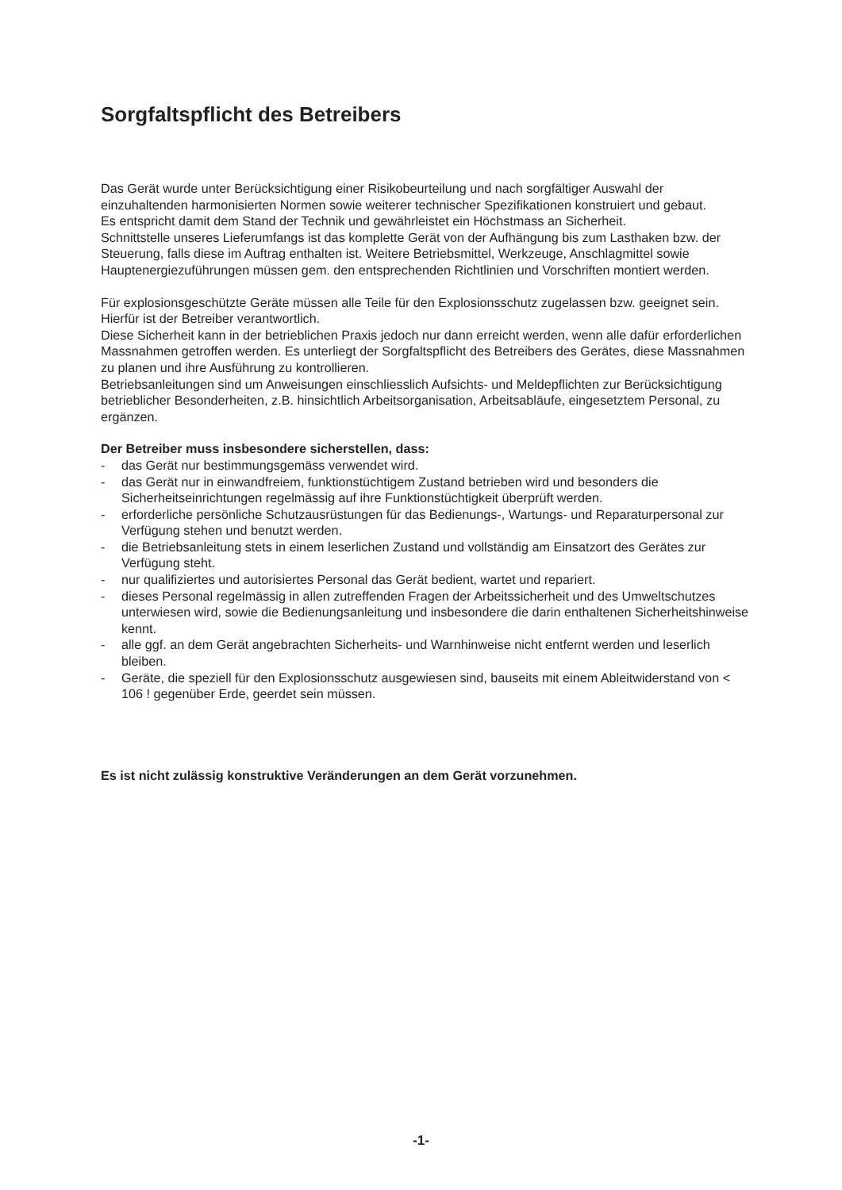Sorgfaltspflicht des Betreibers
Das Gerät wurde unter Berücksichtigung einer Risikobeurteilung und nach sorgfältiger Auswahl der einzuhaltenden harmonisierten Normen sowie weiterer technischer Spezifikationen konstruiert und gebaut.
Es entspricht damit dem Stand der Technik und gewährleistet ein Höchstmass an Sicherheit.
Schnittstelle unseres Lieferumfangs ist das komplette Gerät von der Aufhängung bis zum Lasthaken bzw. der Steuerung, falls diese im Auftrag enthalten ist. Weitere Betriebsmittel, Werkzeuge, Anschlagmittel sowie Hauptenergiezuführungen müssen gem. den entsprechenden Richtlinien und Vorschriften montiert werden.
Für explosionsgeschützte Geräte müssen alle Teile für den Explosionsschutz zugelassen bzw. geeignet sein. Hierfür ist der Betreiber verantwortlich.
Diese Sicherheit kann in der betrieblichen Praxis jedoch nur dann erreicht werden, wenn alle dafür erforderlichen Massnahmen getroffen werden. Es unterliegt der Sorgfaltspflicht des Betreibers des Gerätes, diese Massnahmen zu planen und ihre Ausführung zu kontrollieren.
Betriebsanleitungen sind um Anweisungen einschliesslich Aufsichts- und Meldepflichten zur Berücksichtigung betrieblicher Besonderheiten, z.B. hinsichtlich Arbeitsorganisation, Arbeitsabläufe, eingesetztem Personal, zu ergänzen.
Der Betreiber muss insbesondere sicherstellen, dass:
- das Gerät nur bestimmungsgemäss verwendet wird.
- das Gerät nur in einwandfreiem, funktionstüchtigem Zustand betrieben wird und besonders die Sicherheitseinrichtungen regelmässig auf ihre Funktionstüchtigkeit überprüft werden.
- erforderliche persönliche Schutzausrüstungen für das Bedienungs-, Wartungs- und Reparaturpersonal zur Verfügung stehen und benutzt werden.
- die Betriebsanleitung stets in einem leserlichen Zustand und vollständig am Einsatzort des Gerätes zur Verfügung steht.
- nur qualifiziertes und autorisiertes Personal das Gerät bedient, wartet und repariert.
- dieses Personal regelmässig in allen zutreffenden Fragen der Arbeitssicherheit und des Umweltschutzes unterwiesen wird, sowie die Bedienungsanleitung und insbesondere die darin enthaltenen Sicherheitshinweise kennt.
- alle ggf. an dem Gerät angebrachten Sicherheits- und Warnhinweise nicht entfernt werden und leserlich bleiben.
- Geräte, die speziell für den Explosionsschutz ausgewiesen sind, bauseits mit einem Ableitwiderstand von < 106 ! gegenüber Erde, geerdet sein müssen.
Es ist nicht zulässig konstruktive Veränderungen an dem Gerät vorzunehmen.
-1-